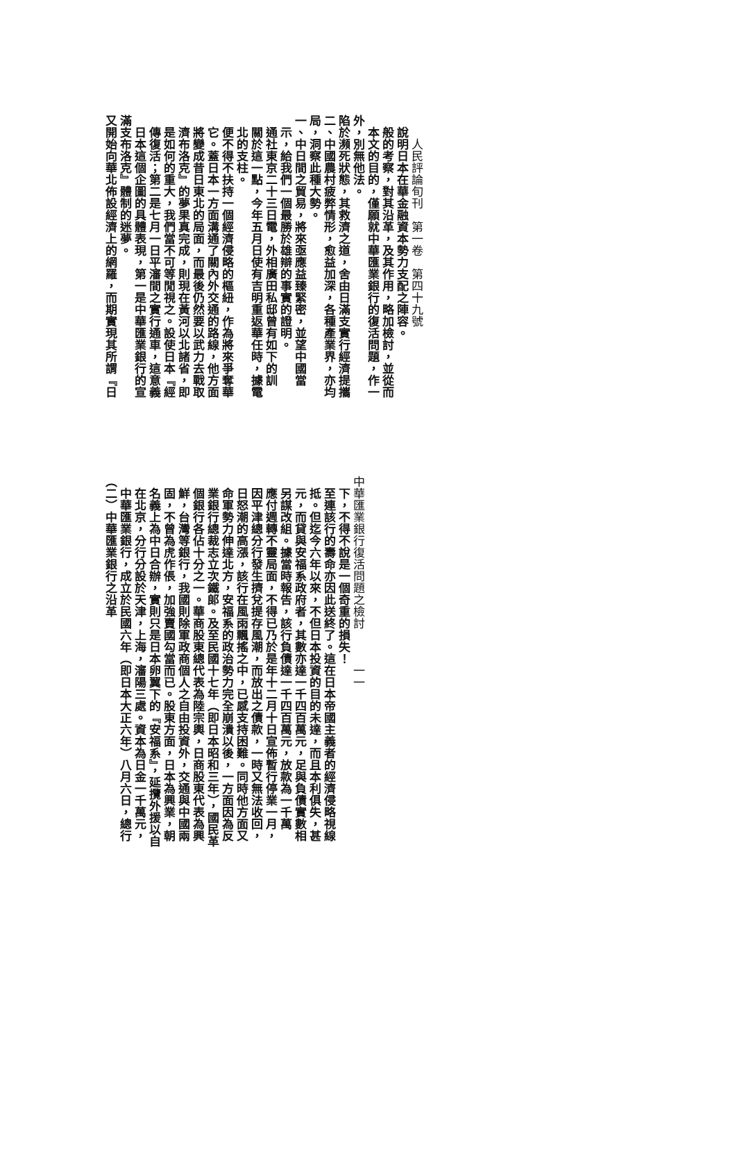又開始向華北佈設經濟上的網羅，而期實現其所謂『日滿支布洛克』體制的迷夢。
日本這個企圖的具體表現，第一是中華匯業銀行的宣傳復活；第二是七月一日平瀋間之實行通車，這意義是如何的重大，我們當不可等閒視之。設使日本『經濟布洛克』的夢果真完成，則現在黃河以北諸省，即將變成昔日東北的局面，而最後仍然要以武力去戰取它。蓋日本一方面溝通了關內外交通的路線，他方面便不得不扶持一個經濟侵略的樞紐，作為將來爭奪華北的支柱。
關於這一點，今年五月日使有吉明重返華任時，據電通社東京二十三日電，外相廣田私邸曾有如下的訓示，給我們一個最勝於雄辯的事實的證明。
一、中日間之貿易，將來亟應益臻緊密，並望中國當局，洞察此種大勢。
二、中國農村疲弊情形，愈益加深，各種產業界，亦均陷於瀕死狀態，其救濟之道，舍由日滿支實行經濟提攜外，別無他法。
本文的目的，僅願就中華匯業銀行的復活問題，作一般的考察，對其沿革，及其作用，略加檢討，並從而說明日本在華金融資本勢力支配之陣容。
　　人民評論旬刊　第一卷　第四十九號
（二）中華匯業銀行之沿革
中華匯業銀行，成立於民國六年（即日本大正六年）八月六日，總行在北京，分行分設於天津，上海，瀋陽三處。資本為日金一千萬元，名義上為中日合辦，實則只是日本卵翼下的『安福系』，延攬外援以自固，不曾為虎作倀，加強賣國勾當而已。股東方面，日本為興業，朝鮮，台灣等銀行，我國則除軍政商個人之自由投資外，交通與中國兩個銀行各佔十分之一。華商股東總代表為陸宗輿，日商股東代表為興業銀行總裁志立次鐵郎。及至民國十七年（即日本昭和三年），國民革命軍勢力伸達北方，安福系的政治勢力完全崩潰以後，一方面因為反日怒潮的高漲，該行在風雨飄搖之中，已感支持困難。同時他方面又因平津總分行發生擠兌提存風潮，而放出之債款，一時又無法收回，應付週轉不靈局面，不得已乃於是年十二月十日宣佈暫行停業一月，另謀改組。據當時報告，該行負債達一千四百萬元，放款為一千萬元，而貸與安福系政府者，其數亦達一千四百萬元，足與負債實數相抵。但迄今六年以來，不但日本投資的目的未達，而且本利俱失，甚至連該行的壽命亦因此送終了。這在日本帝國主義者的經濟侵略視線下，不得不說是一個奇重的損失！
中華匯業銀行復活問題之檢討　　　一一